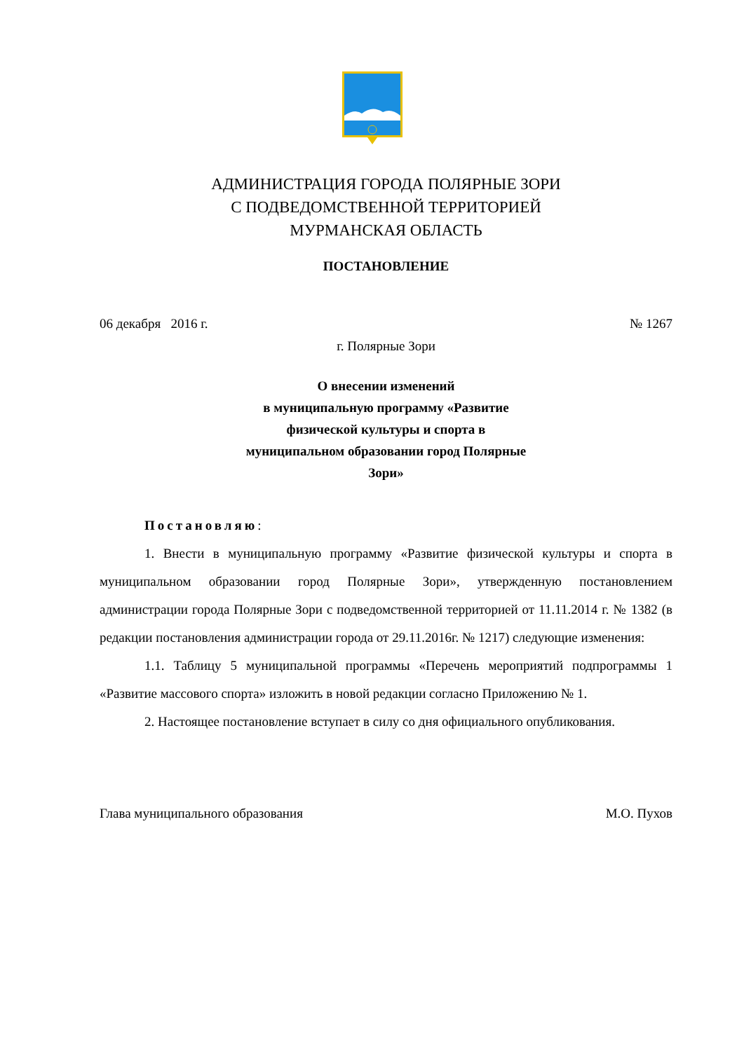АДМИНИСТРАЦИЯ ГОРОДА ПОЛЯРНЫЕ ЗОРИ
С ПОДВЕДОМСТВЕННОЙ ТЕРРИТОРИЕЙ
МУРМАНСКАЯ ОБЛАСТЬ
ПОСТАНОВЛЕНИЕ
06 декабря 2016 г. № 1267
г. Полярные Зори
О внесении изменений
в муниципальную программу «Развитие физической культуры и спорта в муниципальном образовании город Полярные Зори»
Постановляю:
1. Внести в муниципальную программу «Развитие физической культуры и спорта в муниципальном образовании город Полярные Зори», утвержденную постановлением администрации города Полярные Зори с подведомственной территорией от 11.11.2014 г. № 1382 (в редакции постановления администрации города от 29.11.2016г. № 1217) следующие изменения:
1.1. Таблицу 5 муниципальной программы «Перечень мероприятий подпрограммы 1 «Развитие массового спорта» изложить в новой редакции согласно Приложению № 1.
2. Настоящее постановление вступает в силу со дня официального опубликования.
Глава муниципального образования М.О. Пухов